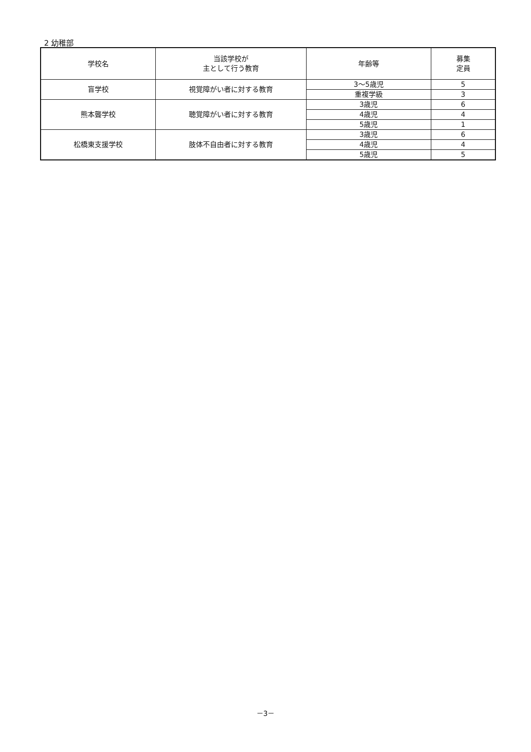2 幼稚部
| 学校名 | 当該学校が 主として行う教育 | 年齢等 | 募集 定員 |
| --- | --- | --- | --- |
| 盲学校 | 視覚障がい者に対する教育 | 3～5歳児 | 5 |
| | | 重複学級 | 3 |
| 熊本聾学校 | 聴覚障がい者に対する教育 | 3歳児 | 6 |
| | | 4歳児 | 4 |
| | | 5歳児 | 1 |
| 松橋東支援学校 | 肢体不自由者に対する教育 | 3歳児 | 6 |
| | | 4歳児 | 4 |
| | | 5歳児 | 5 |
－3－